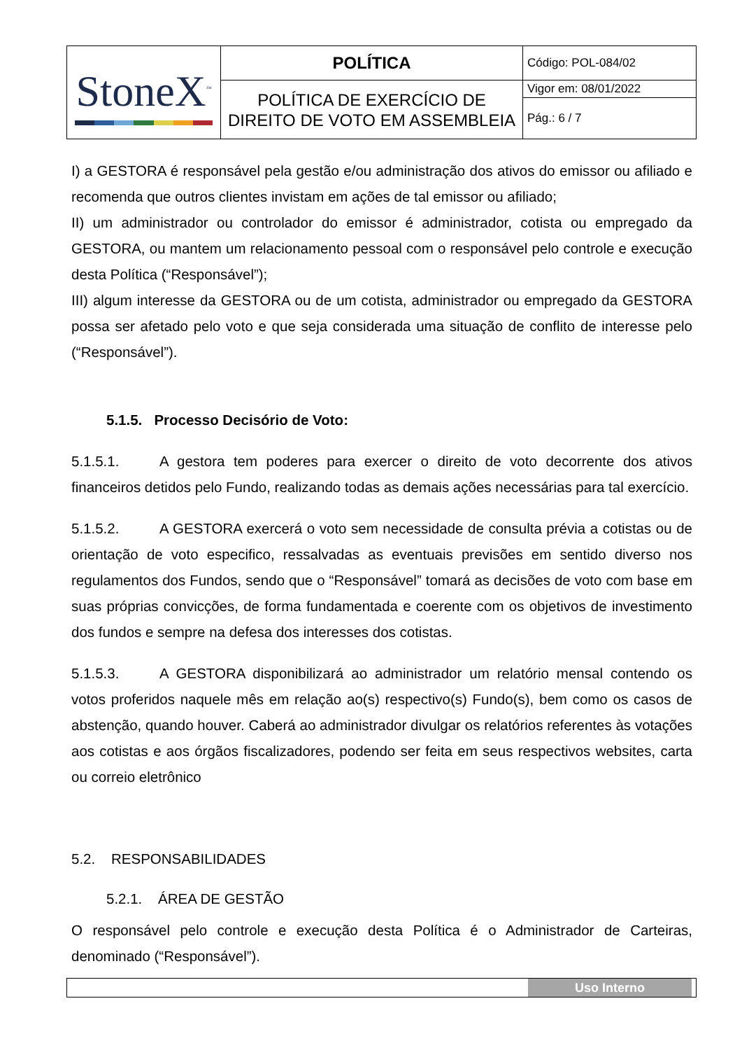| StoneX<sup>™</sup> | POLÍTICA | Código: POL-084/02 |
| | POLÍTICA DE EXERCÍCIO DE DIREITO DE VOTO EM ASSEMBLEIA | Vigor em: 08/01/2022 |
| | | Pág.: 6 / 7 |
I) a GESTORA é responsável pela gestão e/ou administração dos ativos do emissor ou afiliado e recomenda que outros clientes invistam em ações de tal emissor ou afiliado;
II) um administrador ou controlador do emissor é administrador, cotista ou empregado da GESTORA, ou mantem um relacionamento pessoal com o responsável pelo controle e execução desta Política (“Responsável”);
III) algum interesse da GESTORA ou de um cotista, administrador ou empregado da GESTORA possa ser afetado pelo voto e que seja considerada uma situação de conflito de interesse pelo (“Responsável”).
5.1.5. Processo Decisório de Voto:
5.1.5.1. A gestora tem poderes para exercer o direito de voto decorrente dos ativos financeiros detidos pelo Fundo, realizando todas as demais ações necessárias para tal exercício.
5.1.5.2. A GESTORA exercerá o voto sem necessidade de consulta prévia a cotistas ou de orientação de voto especifico, ressalvadas as eventuais previsões em sentido diverso nos regulamentos dos Fundos, sendo que o “Responsável” tomará as decisões de voto com base em suas próprias convicções, de forma fundamentada e coerente com os objetivos de investimento dos fundos e sempre na defesa dos interesses dos cotistas.
5.1.5.3. A GESTORA disponibilizará ao administrador um relatório mensal contendo os votos proferidos naquele mês em relação ao(s) respectivo(s) Fundo(s), bem como os casos de abstenção, quando houver. Caberá ao administrador divulgar os relatórios referentes às votações aos cotistas e aos órgãos fiscalizadores, podendo ser feita em seus respectivos websites, carta ou correio eletrônico
5.2. RESPONSABILIDADES
5.2.1. ÁREA DE GESTÃO
O responsável pelo controle e execução desta Política é o Administrador de Carteiras, denominado (“Responsável”).
Uso Interno